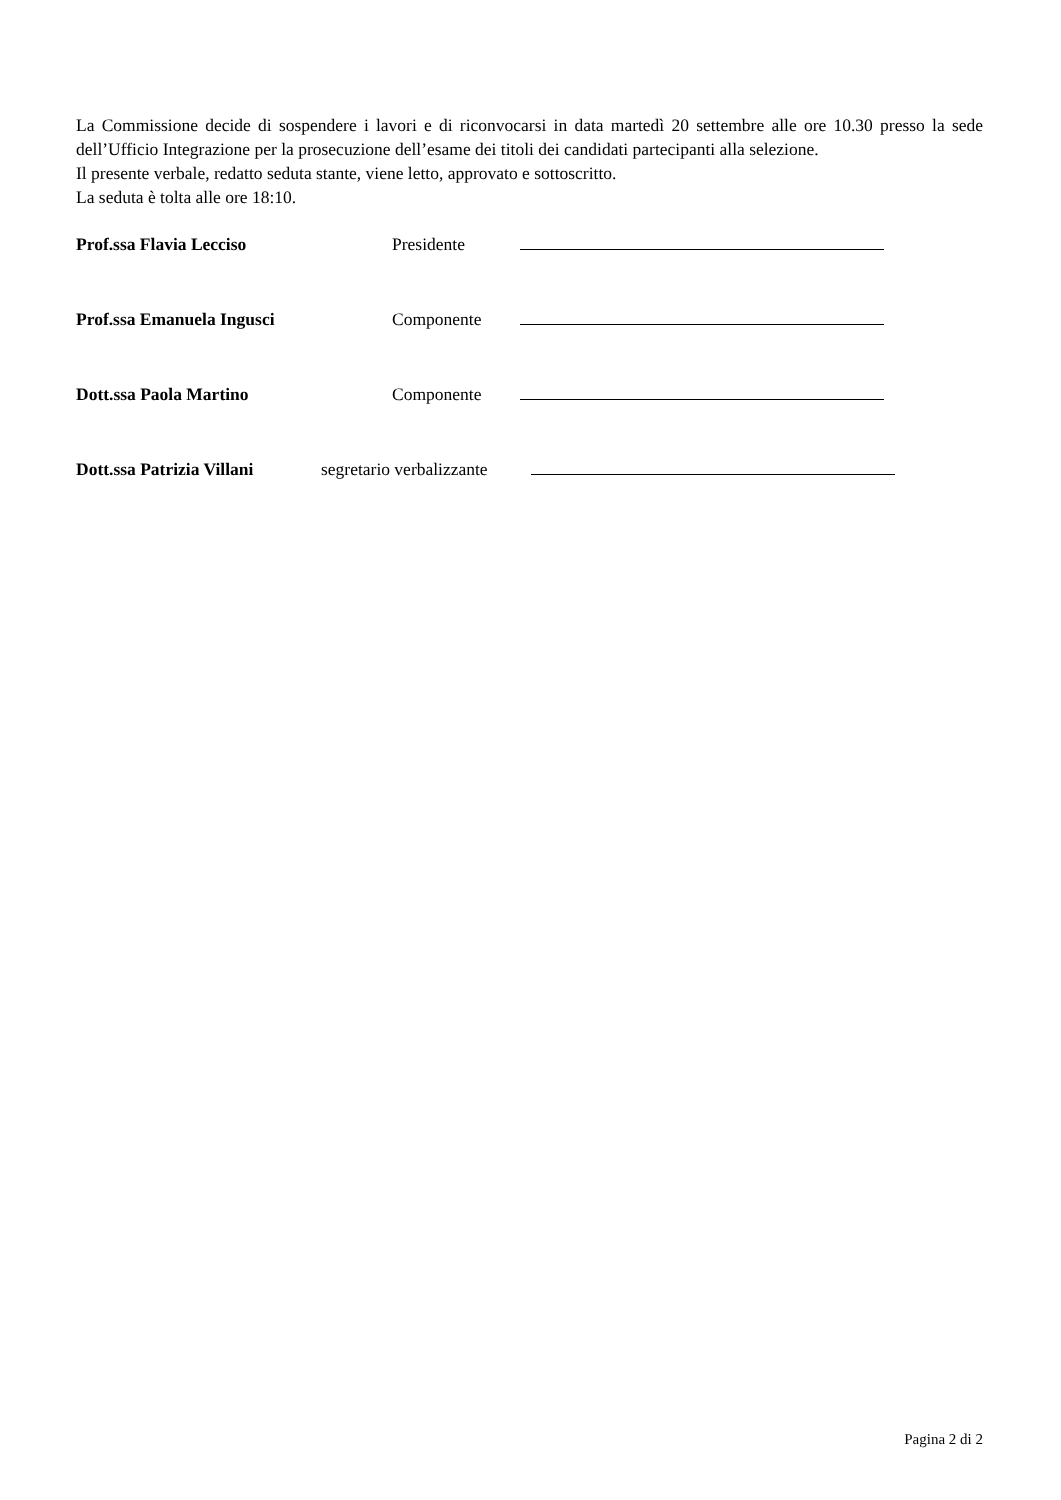La Commissione decide di sospendere i lavori e di riconvocarsi in data martedì 20 settembre alle ore 10.30 presso la sede dell’Ufficio Integrazione per la prosecuzione dell’esame dei titoli dei candidati partecipanti alla selezione.
Il presente verbale, redatto seduta stante, viene letto, approvato e sottoscritto.
La seduta è tolta alle ore 18:10.
Prof.ssa Flavia Lecciso Presidente
Prof.ssa Emanuela Ingusci Componente
Dott.ssa Paola Martino Componente
Dott.ssa Patrizia Villani segretario verbalizzante
Pagina 2 di 2